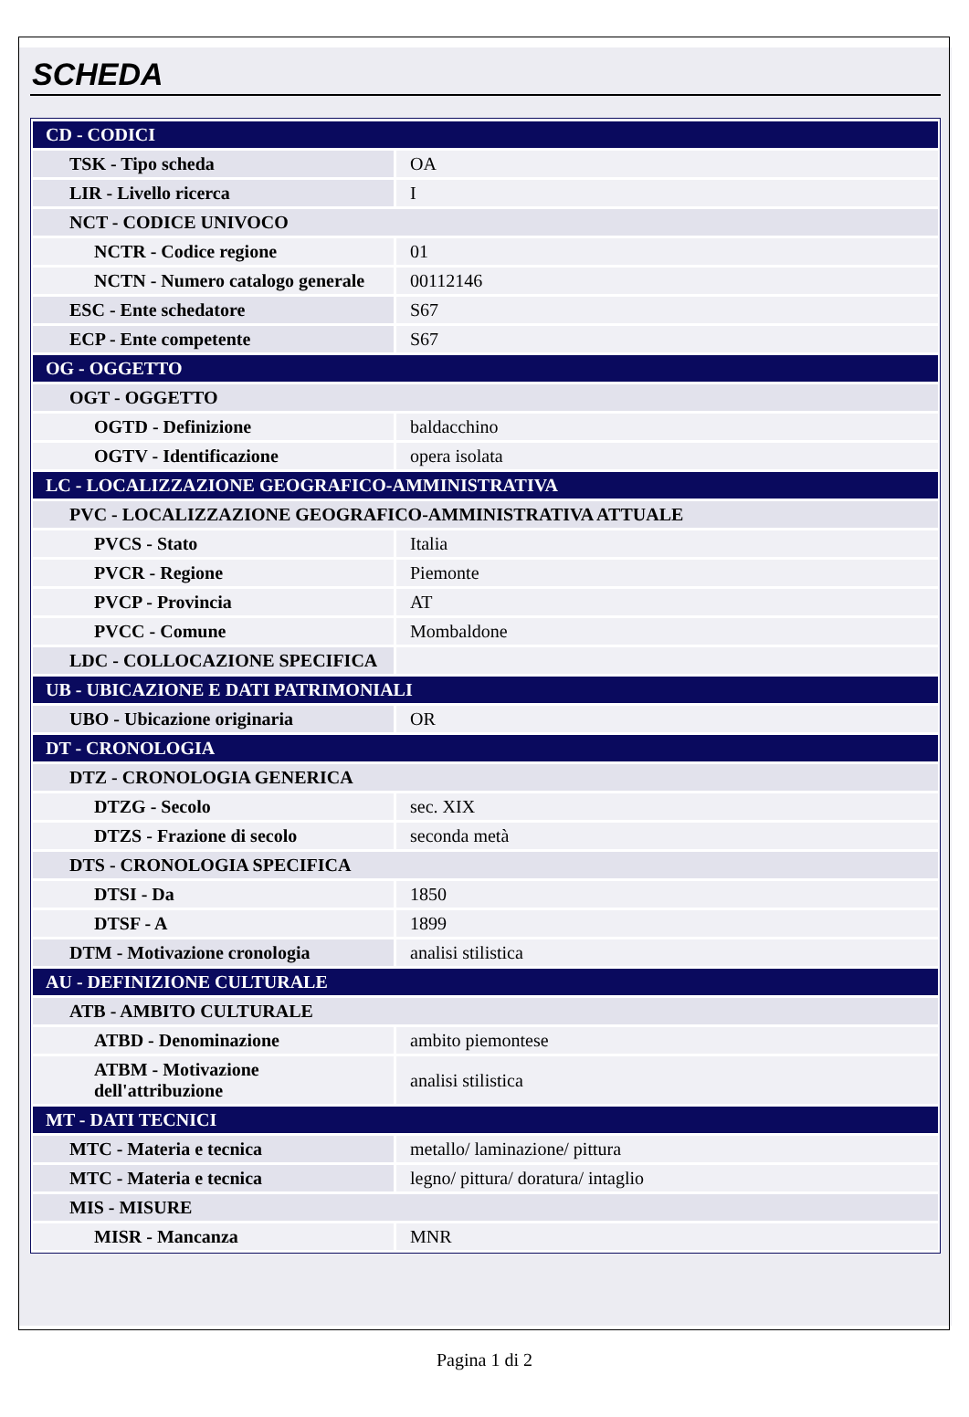SCHEDA
| CD - CODICI | |
| TSK - Tipo scheda | OA |
| LIR - Livello ricerca | I |
| NCT - CODICE UNIVOCO | |
| NCTR - Codice regione | 01 |
| NCTN - Numero catalogo generale | 00112146 |
| ESC - Ente schedatore | S67 |
| ECP - Ente competente | S67 |
| OG - OGGETTO | |
| OGT - OGGETTO | |
| OGTD - Definizione | baldacchino |
| OGTV - Identificazione | opera isolata |
| LC - LOCALIZZAZIONE GEOGRAFICO-AMMINISTRATIVA | |
| PVC - LOCALIZZAZIONE GEOGRAFICO-AMMINISTRATIVA ATTUALE | |
| PVCS - Stato | Italia |
| PVCR - Regione | Piemonte |
| PVCP - Provincia | AT |
| PVCC - Comune | Mombaldone |
| LDC - COLLOCAZIONE SPECIFICA | |
| UB - UBICAZIONE E DATI PATRIMONIALI | |
| UBO - Ubicazione originaria | OR |
| DT - CRONOLOGIA | |
| DTZ - CRONOLOGIA GENERICA | |
| DTZG - Secolo | sec. XIX |
| DTZS - Frazione di secolo | seconda metà |
| DTS - CRONOLOGIA SPECIFICA | |
| DTSI - Da | 1850 |
| DTSF - A | 1899 |
| DTM - Motivazione cronologia | analisi stilistica |
| AU - DEFINIZIONE CULTURALE | |
| ATB - AMBITO CULTURALE | |
| ATBD - Denominazione | ambito piemontese |
| ATBM - Motivazione dell'attribuzione | analisi stilistica |
| MT - DATI TECNICI | |
| MTC - Materia e tecnica | metallo/ laminazione/ pittura |
| MTC - Materia e tecnica | legno/ pittura/ doratura/ intaglio |
| MIS - MISURE | |
| MISR - Mancanza | MNR |
Pagina 1 di 2